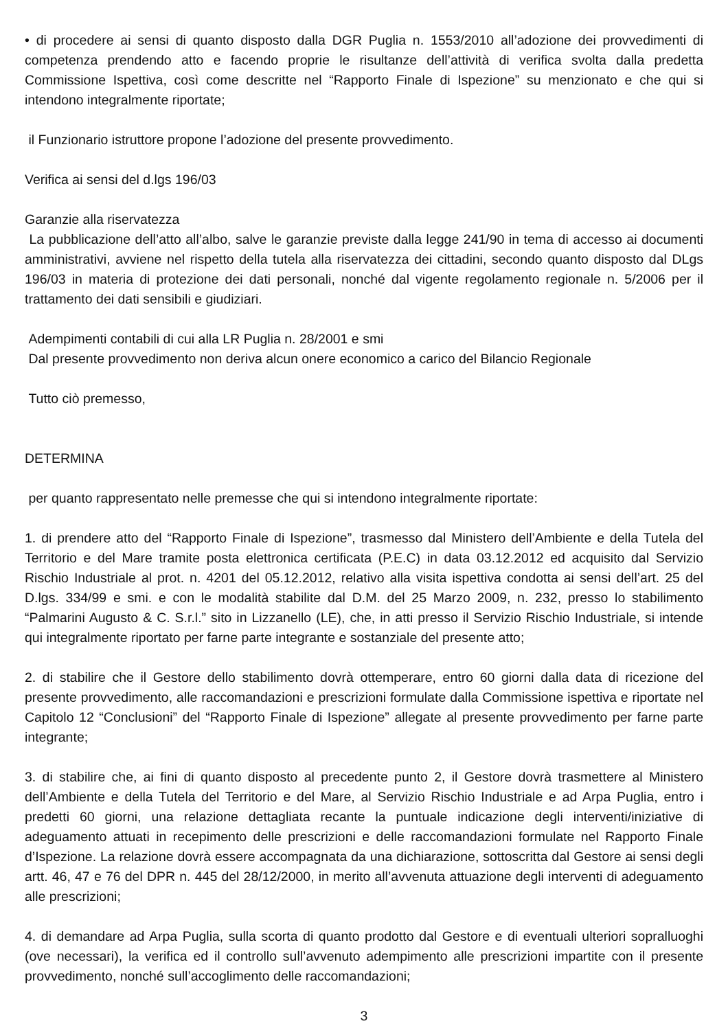• di procedere ai sensi di quanto disposto dalla DGR Puglia n. 1553/2010 all’adozione dei provvedimenti di competenza prendendo atto e facendo proprie le risultanze dell’attività di verifica svolta dalla predetta Commissione Ispettiva, così come descritte nel “Rapporto Finale di Ispezione” su menzionato e che qui si intendono integralmente riportate;
il Funzionario istruttore propone l’adozione del presente provvedimento.
Verifica ai sensi del d.lgs 196/03
Garanzie alla riservatezza
La pubblicazione dell’atto all’albo, salve le garanzie previste dalla legge 241/90 in tema di accesso ai documenti amministrativi, avviene nel rispetto della tutela alla riservatezza dei cittadini, secondo quanto disposto dal DLgs 196/03 in materia di protezione dei dati personali, nonché dal vigente regolamento regionale n. 5/2006 per il trattamento dei dati sensibili e giudiziari.
Adempimenti contabili di cui alla LR Puglia n. 28/2001 e smi
Dal presente provvedimento non deriva alcun onere economico a carico del Bilancio Regionale
Tutto ciò premesso,
DETERMINA
per quanto rappresentato nelle premesse che qui si intendono integralmente riportate:
1. di prendere atto del “Rapporto Finale di Ispezione”, trasmesso dal Ministero dell’Ambiente e della Tutela del Territorio e del Mare tramite posta elettronica certificata (P.E.C) in data 03.12.2012 ed acquisito dal Servizio Rischio Industriale al prot. n. 4201 del 05.12.2012, relativo alla visita ispettiva condotta ai sensi dell’art. 25 del D.lgs. 334/99 e smi. e con le modalità stabilite dal D.M. del 25 Marzo 2009, n. 232, presso lo stabilimento “Palmarini Augusto & C. S.r.l.” sito in Lizzanello (LE), che, in atti presso il Servizio Rischio Industriale, si intende qui integralmente riportato per farne parte integrante e sostanziale del presente atto;
2. di stabilire che il Gestore dello stabilimento dovrà ottemperare, entro 60 giorni dalla data di ricezione del presente provvedimento, alle raccomandazioni e prescrizioni formulate dalla Commissione ispettiva e riportate nel Capitolo 12 “Conclusioni” del “Rapporto Finale di Ispezione” allegate al presente provvedimento per farne parte integrante;
3. di stabilire che, ai fini di quanto disposto al precedente punto 2, il Gestore dovrà trasmettere al Ministero dell’Ambiente e della Tutela del Territorio e del Mare, al Servizio Rischio Industriale e ad Arpa Puglia, entro i predetti 60 giorni, una relazione dettagliata recante la puntuale indicazione degli interventi/iniziative di adeguamento attuati in recepimento delle prescrizioni e delle raccomandazioni formulate nel Rapporto Finale d’Ispezione. La relazione dovrà essere accompagnata da una dichiarazione, sottoscritta dal Gestore ai sensi degli artt. 46, 47 e 76 del DPR n. 445 del 28/12/2000, in merito all’avvenuta attuazione degli interventi di adeguamento alle prescrizioni;
4. di demandare ad Arpa Puglia, sulla scorta di quanto prodotto dal Gestore e di eventuali ulteriori sopralluoghi (ove necessari), la verifica ed il controllo sull’avvenuto adempimento alle prescrizioni impartite con il presente provvedimento, nonché sull’accoglimento delle raccomandazioni;
3